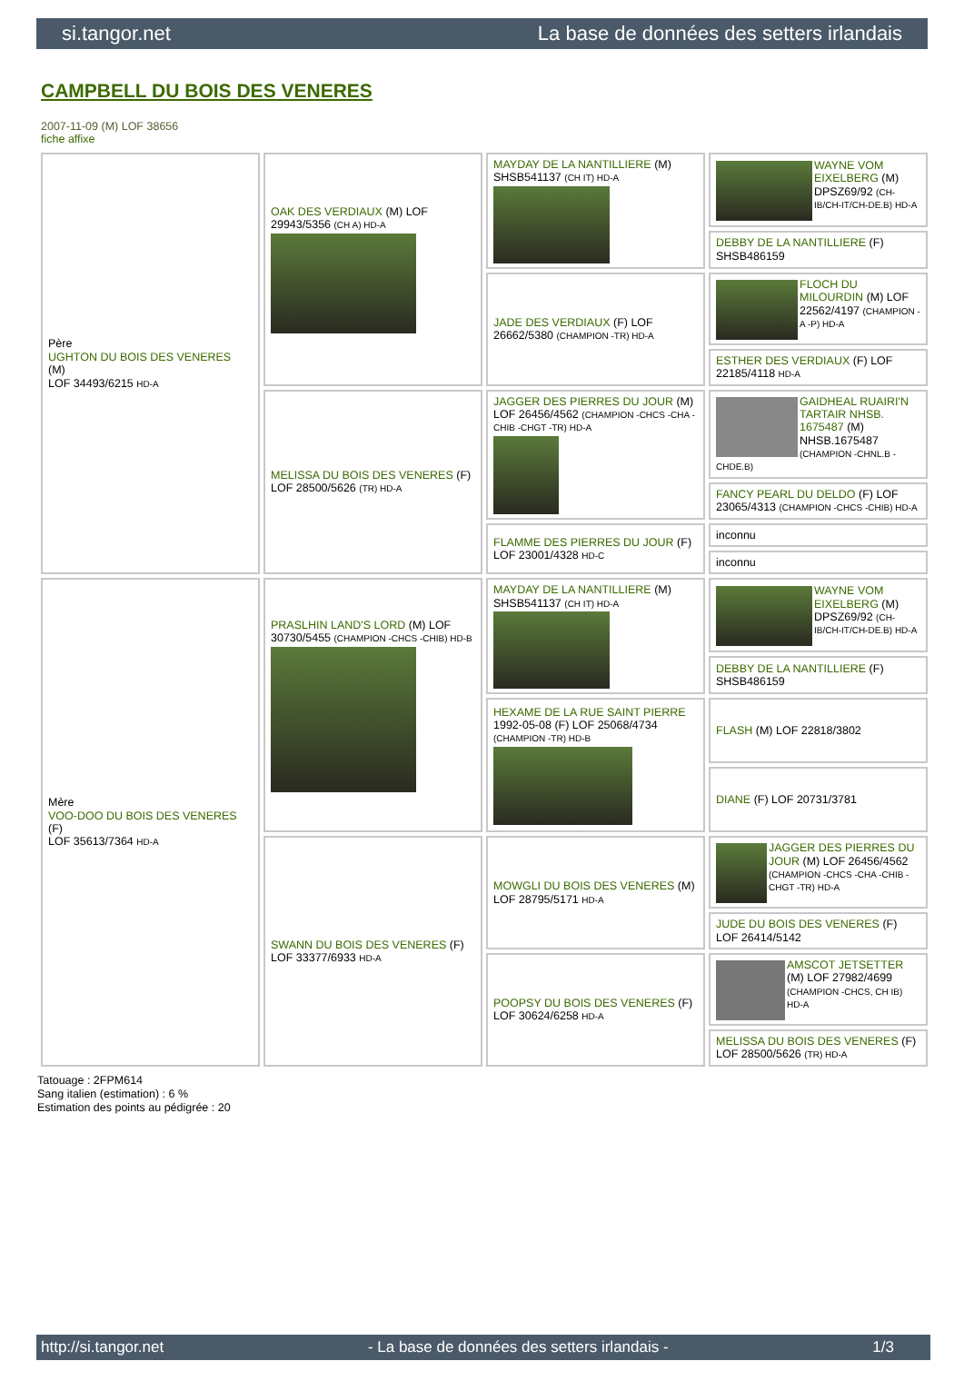si.tangor.net La base de données des setters irlandais
CAMPBELL DU BOIS DES VENERES
2007-11-09 (M) LOF 38656
fiche affixe
| Père UGHTON DU BOIS DES VENERES (M) LOF 34493/6215 HD-A | OAK DES VERDIAUX (M) LOF 29943/5356 (CH A) HD-A | MAYDAY DE LA NANTILLIERE (M) SHSB541137 (CH IT) HD-A | WAYNE VOM EIXELBERG (M) DPSZ69/92 (CH-IB/CH-IT/CH-DE.B) HD-A |
| | | | DEBBY DE LA NANTILLIERE (F) SHSB486159 |
| | | JADE DES VERDIAUX (F) LOF 26662/5380 (CHAMPION -TR) HD-A | FLOCH DU MILOURDIN (M) LOF 22562/4197 (CHAMPION -A -P) HD-A |
| | | | ESTHER DES VERDIAUX (F) LOF 22185/4118 HD-A |
| | MELISSA DU BOIS DES VENERES (F) LOF 28500/5626 (TR) HD-A | JAGGER DES PIERRES DU JOUR (M) LOF 26456/4562 (CHAMPION -CHCS -CHA -CHIB -CHGT -TR) HD-A | GAIDHEAL RUAIRI'N TARTAIR NHSB. 1675487 (M) NHSB.1675487 (CHAMPION -CHNL.B -CHDE.B) |
| | | | FANCY PEARL DU DELDO (F) LOF 23065/4313 (CHAMPION -CHCS -CHIB) HD-A |
| | | FLAMME DES PIERRES DU JOUR (F) LOF 23001/4328 HD-C | inconnu |
| | | | inconnu |
| Mère VOO-DOO DU BOIS DES VENERES (F) LOF 35613/7364 HD-A | PRASLHIN LAND'S LORD (M) LOF 30730/5455 (CHAMPION -CHCS -CHIB) HD-B | MAYDAY DE LA NANTILLIERE (M) SHSB541137 (CH IT) HD-A | WAYNE VOM EIXELBERG (M) DPSZ69/92 (CH-IB/CH-IT/CH-DE.B) HD-A |
| | | | DEBBY DE LA NANTILLIERE (F) SHSB486159 |
| | | HEXAME DE LA RUE SAINT PIERRE 1992-05-08 (F) LOF 25068/4734 (CHAMPION -TR) HD-B | FLASH (M) LOF 22818/3802 |
| | | | DIANE (F) LOF 20731/3781 |
| | SWANN DU BOIS DES VENERES (F) LOF 33377/6933 HD-A | MOWGLI DU BOIS DES VENERES (M) LOF 28795/5171 HD-A | JAGGER DES PIERRES DU JOUR (M) LOF 26456/4562 (CHAMPION -CHCS -CHA -CHIB -CHGT -TR) HD-A |
| | | | JUDE DU BOIS DES VENERES (F) LOF 26414/5142 |
| | | POOPSY DU BOIS DES VENERES (F) LOF 30624/6258 HD-A | AMSCOT JETSETTER (M) LOF 27982/4699 (CHAMPION -CHCS, CH IB) HD-A |
| | | | MELISSA DU BOIS DES VENERES (F) LOF 28500/5626 (TR) HD-A |
Tatouage : 2FPM614
Sang italien (estimation) : 6 %
Estimation des points au pédigrée : 20
http://si.tangor.net - La base de données des setters irlandais - 1/3